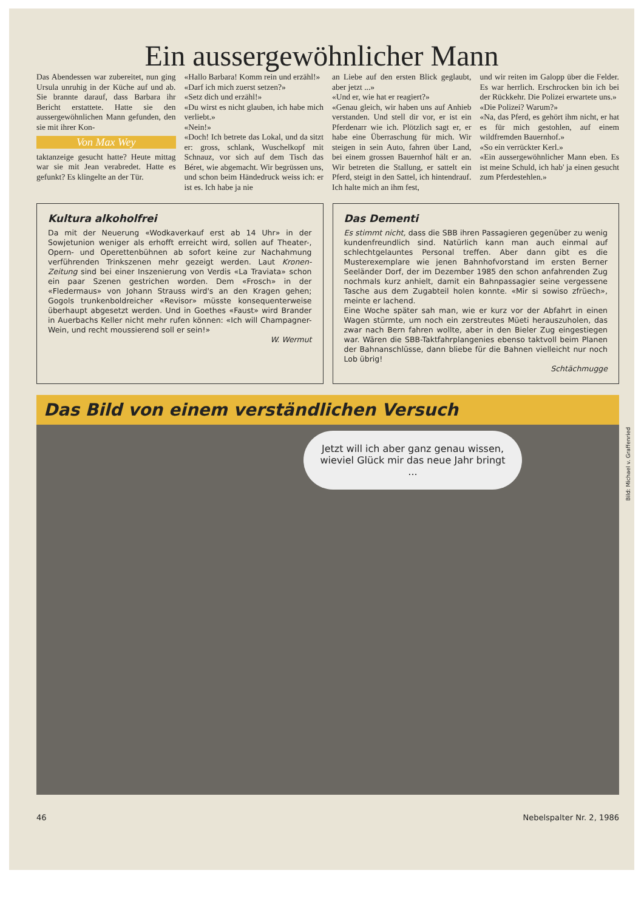Ein aussergewöhnlicher Mann
Das Abendessen war zubereitet, nun ging Ursula unruhig in der Küche auf und ab. Sie brannte darauf, dass Barbara ihr Bericht erstattete. Hatte sie den aussergewöhnlichen Mann gefunden, den sie mit ihrer Kon-
Von Max Wey
taktanzeige gesucht hatte? Heute mittag war sie mit Jean verabredet. Hatte es gefunkt? Es klingelte an der Tür.
«Hallo Barbara! Komm rein und erzähl!»
«Darf ich mich zuerst setzen?»
«Setz dich und erzähl!»
«Du wirst es nicht glauben, ich habe mich verliebt.»
«Nein!»
«Doch! Ich betrete das Lokal, und da sitzt er: gross, schlank, Wuschelkopf mit Schnauz, vor sich auf dem Tisch das Béret, wie abgemacht. Wir begrüssen uns, und schon beim Händedruck weiss ich: er ist es. Ich habe ja nie
an Liebe auf den ersten Blick geglaubt, aber jetzt ...»
«Und er, wie hat er reagiert?»
«Genau gleich, wir haben uns auf Anhieb verstanden. Und stell dir vor, er ist ein Pferdenarr wie ich. Plötzlich sagt er, er habe eine Überraschung für mich. Wir steigen in sein Auto, fahren über Land, bei einem grossen Bauernhof hält er an. Wir betreten die Stallung, er sattelt ein Pferd, steigt in den Sattel, ich hintendrauf. Ich halte mich an ihm fest,
und wir reiten im Galopp über die Felder. Es war herrlich. Erschrocken bin ich bei der Rückkehr. Die Polizei erwartete uns.»
«Die Polizei? Warum?»
«Na, das Pferd, es gehört ihm nicht, er hat es für mich gestohlen, auf einem wildfremden Bauernhof.»
«So ein verrückter Kerl.»
«Ein aussergewöhnlicher Mann eben. Es ist meine Schuld, ich hab' ja einen gesucht zum Pferdestehlen.»
Kultura alkoholfrei
Da mit der Neuerung «Wodkaverkauf erst ab 14 Uhr» in der Sowjetunion weniger als erhofft erreicht wird, sollen auf Theater-, Opern- und Operettenbühnen ab sofort keine zur Nachahmung verführenden Trinkszenen mehr gezeigt werden. Laut Kronen-Zeitung sind bei einer Inszenierung von Verdis «La Traviata» schon ein paar Szenen gestrichen worden. Dem «Frosch» in der «Fledermaus» von Johann Strauss wird's an den Kragen gehen; Gogols trunkenboldreicher «Revisor» müsste konsequenterweise überhaupt abgesetzt werden. Und in Goethes «Faust» wird Brander in Auerbachs Keller nicht mehr rufen können: «Ich will Champagner-Wein, und recht moussierend soll er sein!»
W. Wermut
Das Dementi
Es stimmt nicht, dass die SBB ihren Passagieren gegenüber zu wenig kundenfreundlich sind. Natürlich kann man auch einmal auf schlechtgelauntes Personal treffen. Aber dann gibt es die Musterexemplare wie jenen Bahnhofvorstand im ersten Berner Seeländer Dorf, der im Dezember 1985 den schon anfahrenden Zug nochmals kurz anhielt, damit ein Bahnpassagier seine vergessene Tasche aus dem Zugabteil holen konnte. «Mir si sowiso zfrüech», meinte er lachend.
Eine Woche später sah man, wie er kurz vor der Abfahrt in einen Wagen stürmte, um noch ein zerstreutes Müeti herauszuholen, das zwar nach Bern fahren wollte, aber in den Bieler Zug eingestiegen war. Wären die SBB-Taktfahrplangenies ebenso taktvoll beim Planen der Bahnanschlüsse, dann bliebe für die Bahnen vielleicht nur noch Lob übrig!
Schtächmugge
Das Bild von einem verständlichen Versuch
Jetzt will ich aber ganz genau wissen, wieviel Glück mir das neue Jahr bringt ...
Bild: Michael v. Graffenried
46 Nebelspalter Nr. 2, 1986